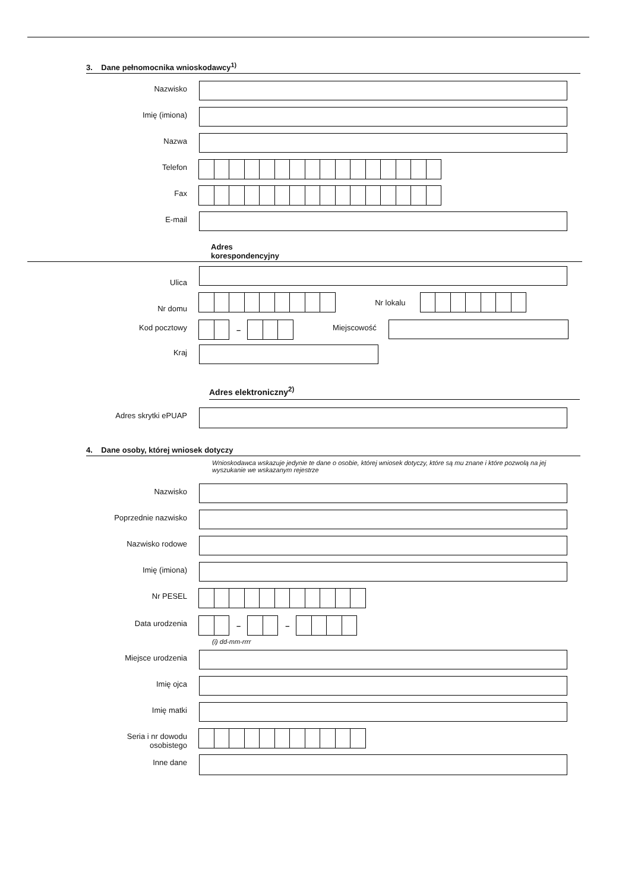3. Dane pełnomocnika wnioskodawcy<sup>1)</sup>
Nazwisko
Imię (imiona)
Nazwa
Telefon
Fax
E-mail
Adres
korespondencyjny
Ulica
Nr domu
Nr lokalu
Kod pocztowy
–
Miejscowość
Kraj
Adres elektroniczny<sup>2)</sup>
Adres skrytki ePUAP
4. Dane osoby, której wniosek dotyczy
Wnioskodawca wskazuje jedynie te dane o osobie, której wniosek dotyczy, które są mu znane i które pozwolą na jej wyszukanie we wskazanym rejestrze
Nazwisko
Poprzednie nazwisko
Nazwisko rodowe
Imię (imiona)
Nr PESEL
Data urodzenia
– –
(i) dd-mm-rrrr
Miejsce urodzenia
Imię ojca
Imię matki
Seria i nr dowodu
osobistego
Inne dane